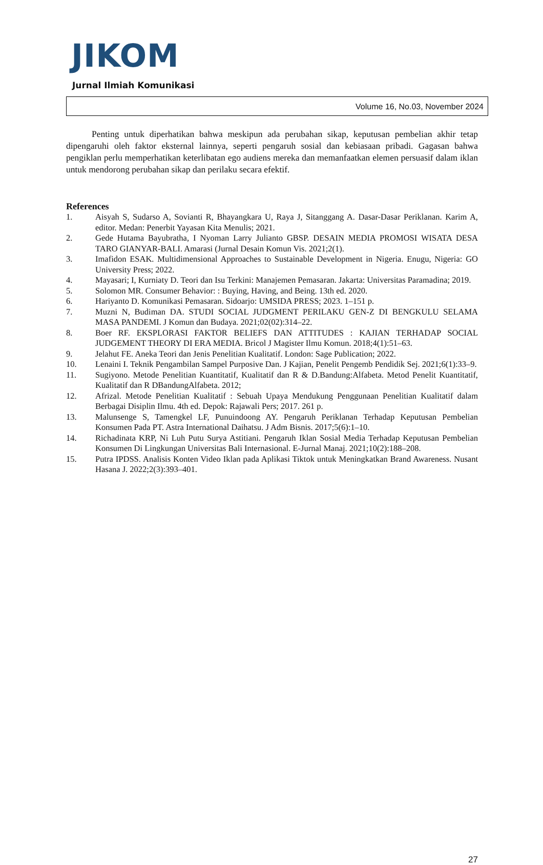JIKOM
Jurnal Ilmiah Komunikasi
Volume 16, No.03, November 2024
Penting untuk diperhatikan bahwa meskipun ada perubahan sikap, keputusan pembelian akhir tetap dipengaruhi oleh faktor eksternal lainnya, seperti pengaruh sosial dan kebiasaan pribadi. Gagasan bahwa pengiklan perlu memperhatikan keterlibatan ego audiens mereka dan memanfaatkan elemen persuasif dalam iklan untuk mendorong perubahan sikap dan perilaku secara efektif.
References
1. Aisyah S, Sudarso A, Sovianti R, Bhayangkara U, Raya J, Sitanggang A. Dasar-Dasar Periklanan. Karim A, editor. Medan: Penerbit Yayasan Kita Menulis; 2021.
2. Gede Hutama Bayubratha, I Nyoman Larry Julianto GBSP. DESAIN MEDIA PROMOSI WISATA DESA TARO GIANYAR-BALI. Amarasi (Jurnal Desain Komun Vis. 2021;2(1).
3. Imafidon ESAK. Multidimensional Approaches to Sustainable Development in Nigeria. Enugu, Nigeria: GO University Press; 2022.
4. Mayasari; I, Kurniaty D. Teori dan Isu Terkini: Manajemen Pemasaran. Jakarta: Universitas Paramadina; 2019.
5. Solomon MR. Consumer Behavior: : Buying, Having, and Being. 13th ed. 2020.
6. Hariyanto D. Komunikasi Pemasaran. Sidoarjo: UMSIDA PRESS; 2023. 1–151 p.
7. Muzni N, Budiman DA. STUDI SOCIAL JUDGMENT PERILAKU GEN-Z DI BENGKULU SELAMA MASA PANDEMI. J Komun dan Budaya. 2021;02(02):314–22.
8. Boer RF. EKSPLORASI FAKTOR BELIEFS DAN ATTITUDES : KAJIAN TERHADAP SOCIAL JUDGEMENT THEORY DI ERA MEDIA. Bricol J Magister Ilmu Komun. 2018;4(1):51–63.
9. Jelahut FE. Aneka Teori dan Jenis Penelitian Kualitatif. London: Sage Publication; 2022.
10. Lenaini I. Teknik Pengambilan Sampel Purposive Dan. J Kajian, Penelit Pengemb Pendidik Sej. 2021;6(1):33–9.
11. Sugiyono. Metode Penelitian Kuantitatif, Kualitatif dan R & D.Bandung:Alfabeta. Metod Penelit Kuantitatif, Kualitatif dan R DBandungAlfabeta. 2012;
12. Afrizal. Metode Penelitian Kualitatif : Sebuah Upaya Mendukung Penggunaan Penelitian Kualitatif dalam Berbagai Disiplin Ilmu. 4th ed. Depok: Rajawali Pers; 2017. 261 p.
13. Malunsenge S, Tamengkel LF, Punuindoong AY. Pengaruh Periklanan Terhadap Keputusan Pembelian Konsumen Pada PT. Astra International Daihatsu. J Adm Bisnis. 2017;5(6):1–10.
14. Richadinata KRP, Ni Luh Putu Surya Astitiani. Pengaruh Iklan Sosial Media Terhadap Keputusan Pembelian Konsumen Di Lingkungan Universitas Bali Internasional. E-Jurnal Manaj. 2021;10(2):188–208.
15. Putra IPDSS. Analisis Konten Video Iklan pada Aplikasi Tiktok untuk Meningkatkan Brand Awareness. Nusant Hasana J. 2022;2(3):393–401.
27